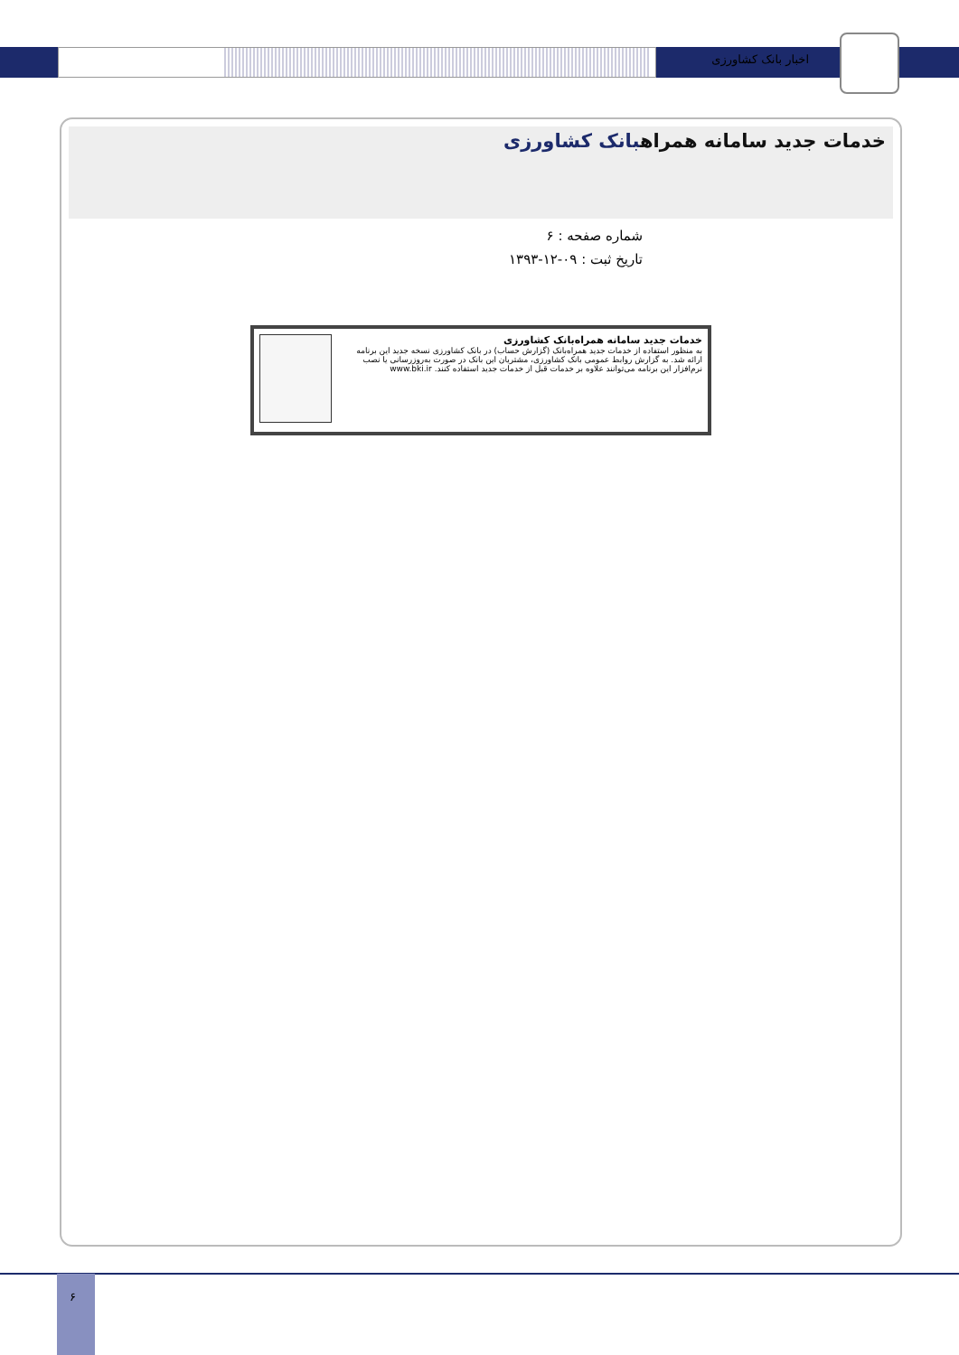اخبار بانک کشاورزی
خدمات جدید سامانه همراهبانک کشاورزی
شماره صفحه : ۶
تاریخ ثبت : ۰۹-۱۲-۱۳۹۳
خدمات جدید سامانه همراه‌بانک کشاورزی
به منظور استفاده از خدمات جدید همراه‌بانک (گزارش حساب) در بانک کشاورزی نسخه جدید این برنامه ارائه شد. به گزارش روابط عمومی بانک کشاورزی، مشتریان این بانک در صورت به‌روزرسانی یا نصب نرم‌افزار این برنامه می‌توانند علاوه بر خدمات قبل از خدمات جدید استفاده کنند. www.bki.ir
۶